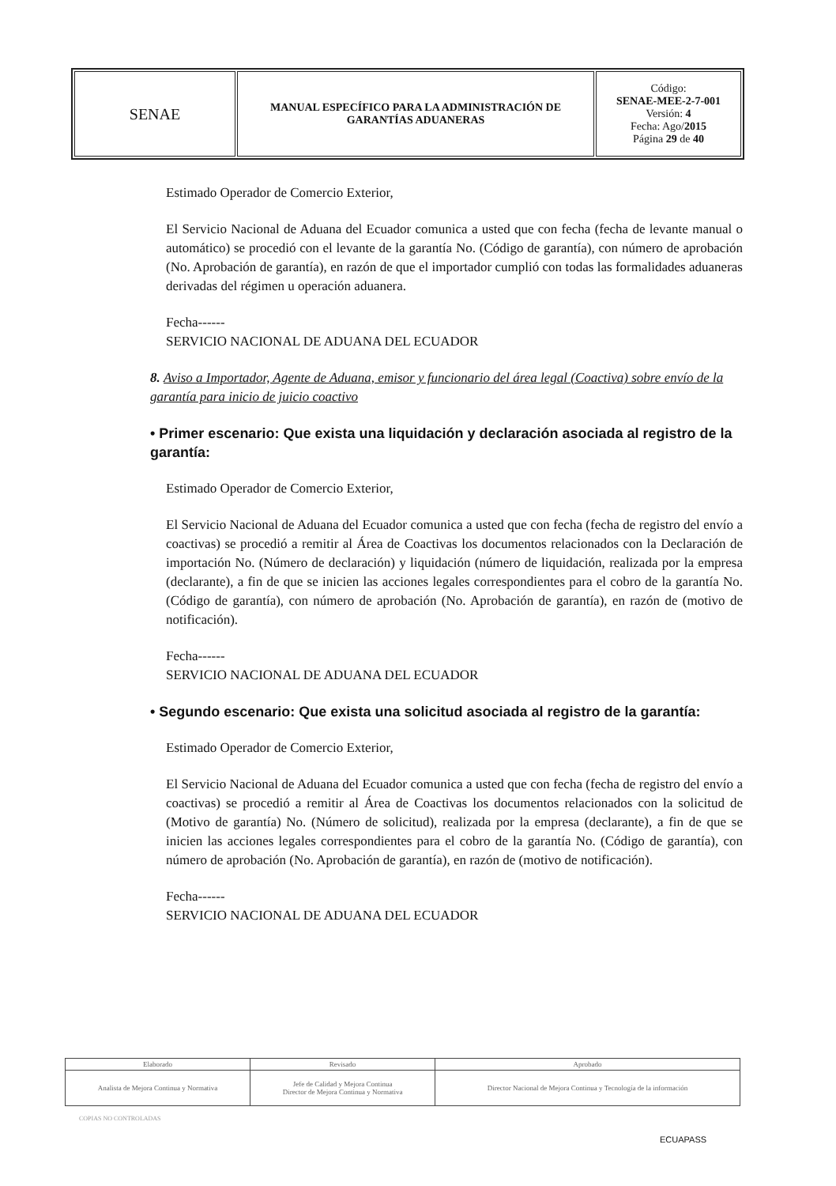| SENAE | MANUAL ESPECÍFICO PARA LA ADMINISTRACIÓN DE GARANTÍAS ADUANERAS | Código: SENAE-MEE-2-7-001 Versión: 4 Fecha: Ago/ 2015 Página 29 de 40 |
Estimado Operador de Comercio Exterior,
El Servicio Nacional de Aduana del Ecuador comunica a usted que con fecha (fecha de levante manual o automático) se procedió con el levante de la garantía No. (Código de garantía), con número de aprobación (No. Aprobación de garantía), en razón de que el importador cumplió con todas las formalidades aduaneras derivadas del régimen u operación aduanera.
Fecha------
SERVICIO NACIONAL DE ADUANA DEL ECUADOR
8. Aviso a Importador, Agente de Aduana, emisor y funcionario del área legal (Coactiva) sobre envío de la garantía para inicio de juicio coactivo
• Primer escenario: Que exista una liquidación y declaración asociada al registro de la garantía:
Estimado Operador de Comercio Exterior,
El Servicio Nacional de Aduana del Ecuador comunica a usted que con fecha (fecha de registro del envío a coactivas) se procedió a remitir al Área de Coactivas los documentos relacionados con la Declaración de importación No. (Número de declaración) y liquidación (número de liquidación, realizada por la empresa (declarante), a fin de que se inicien las acciones legales correspondientes para el cobro de la garantía No. (Código de garantía), con número de aprobación (No. Aprobación de garantía), en razón de (motivo de notificación).
Fecha------
SERVICIO NACIONAL DE ADUANA DEL ECUADOR
• Segundo escenario: Que exista una solicitud asociada al registro de la garantía:
Estimado Operador de Comercio Exterior,
El Servicio Nacional de Aduana del Ecuador comunica a usted que con fecha (fecha de registro del envío a coactivas) se procedió a remitir al Área de Coactivas los documentos relacionados con la solicitud de (Motivo de garantía) No. (Número de solicitud), realizada por la empresa (declarante), a fin de que se inicien las acciones legales correspondientes para el cobro de la garantía No. (Código de garantía), con número de aprobación (No. Aprobación de garantía), en razón de (motivo de notificación).
Fecha------
SERVICIO NACIONAL DE ADUANA DEL ECUADOR
| Elaborado | Revisado | Aprobado |
| Analista de Mejora Continua y Normativa | Jefe de Calidad y Mejora Continua Director de Mejora Continua y Normativa | Director Nacional de Mejora Continua y Tecnología de la información |
COPIAS NO CONTROLADAS
ECUAPASS